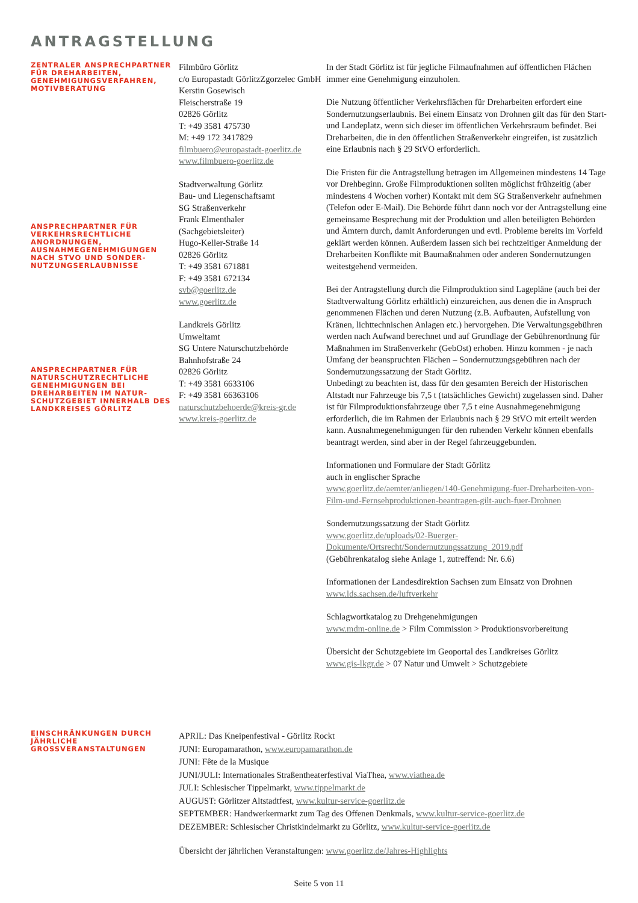ANTRAGSTELLUNG
ZENTRALER ANSPRECHPARTNER FÜR DREHARBEITEN, GENEHMIGUNGSVERFAHREN, MOTIVBERATUNG
ANSPRECHPARTNER FÜR VERKEHRSRECHTLICHE ANORDNUNGEN, AUSNAHMEGENEHMIGUNGEN NACH STVO UND SONDER-NUTZUNGSERLAUBNISSE
ANSPRECHPARTNER FÜR NATURSCHUTZRECHTLICHE GENEHMIGUNGEN BEI DREHARBEITEN IM NATUR-SCHUTZGEBIET INNERHALB DES LANDKREISES GÖRLITZ
Filmbüro Görlitz
c/o Europastadt GörlitzZgorzelec GmbH
Kerstin Gosewisch
Fleischerstraße 19
02826 Görlitz
T: +49 3581 475730
M: +49 172 3417829
filmbuero@europastadt-goerlitz.de
www.filmbuero-goerlitz.de
Stadtverwaltung Görlitz
Bau- und Liegenschaftsamt
SG Straßenverkehr
Frank Elmenthaler
(Sachgebietsleiter)
Hugo-Keller-Straße 14
02826 Görlitz
T: +49 3581 671881
F: +49 3581 672134
svb@goerlitz.de
www.goerlitz.de
Landkreis Görlitz
Umweltamt
SG Untere Naturschutzbehörde
Bahnhofstraße 24
02826 Görlitz
T: +49 3581 6633106
F: +49 3581 66363106
naturschutzbehoerde@kreis-gr.de
www.kreis-goerlitz.de
In der Stadt Görlitz ist für jegliche Filmaufnahmen auf öffentlichen Flächen immer eine Genehmigung einzuholen.
Die Nutzung öffentlicher Verkehrsflächen für Dreharbeiten erfordert eine Sondernutzungserlaubnis. Bei einem Einsatz von Drohnen gilt das für den Start- und Landeplatz, wenn sich dieser im öffentlichen Verkehrsraum befindet. Bei Dreharbeiten, die in den öffentlichen Straßenverkehr eingreifen, ist zusätzlich eine Erlaubnis nach § 29 StVO erforderlich.
Die Fristen für die Antragstellung betragen im Allgemeinen mindestens 14 Tage vor Drehbeginn. Große Filmproduktionen sollten möglichst frühzeitig (aber mindestens 4 Wochen vorher) Kontakt mit dem SG Straßenverkehr aufnehmen (Telefon oder E-Mail). Die Behörde führt dann noch vor der Antragstellung eine gemeinsame Besprechung mit der Produktion und allen beteiligten Behörden und Ämtern durch, damit Anforderungen und evtl. Probleme bereits im Vorfeld geklärt werden können. Außerdem lassen sich bei rechtzeitiger Anmeldung der Dreharbeiten Konflikte mit Baumaßnahmen oder anderen Sondernutzungen weitestgehend vermeiden.
Bei der Antragstellung durch die Filmproduktion sind Lagepläne (auch bei der Stadtverwaltung Görlitz erhältlich) einzureichen, aus denen die in Anspruch genommenen Flächen und deren Nutzung (z.B. Aufbauten, Aufstellung von Kränen, lichttechnischen Anlagen etc.) hervorgehen. Die Verwaltungsgebühren werden nach Aufwand berechnet und auf Grundlage der Gebührenordnung für Maßnahmen im Straßenverkehr (GebOst) erhoben. Hinzu kommen - je nach Umfang der beanspruchten Flächen – Sondernutzungsgebühren nach der Sondernutzungssatzung der Stadt Görlitz.
Unbedingt zu beachten ist, dass für den gesamten Bereich der Historischen Altstadt nur Fahrzeuge bis 7,5 t (tatsächliches Gewicht) zugelassen sind. Daher ist für Filmproduktionsfahrzeuge über 7,5 t eine Ausnahmegenehmigung erforderlich, die im Rahmen der Erlaubnis nach § 29 StVO mit erteilt werden kann. Ausnahmegenehmigungen für den ruhenden Verkehr können ebenfalls beantragt werden, sind aber in der Regel fahrzeuggebunden.
Informationen und Formulare der Stadt Görlitz
auch in englischer Sprache
www.goerlitz.de/aemter/anliegen/140-Genehmigung-fuer-Dreharbeiten-von-Film-und-Fernsehproduktionen-beantragen-gilt-auch-fuer-Drohnen
Sondernutzungssatzung der Stadt Görlitz
www.goerlitz.de/uploads/02-Buerger-Dokumente/Ortsrecht/Sondernutzungssatzung_2019.pdf
(Gebührenkatalog siehe Anlage 1, zutreffend: Nr. 6.6)
Informationen der Landesdirektion Sachsen zum Einsatz von Drohnen
www.lds.sachsen.de/luftverkehr
Schlagwortkatalog zu Drehgenehmigungen
www.mdm-online.de > Film Commission > Produktionsvorbereitung
Übersicht der Schutzgebiete im Geoportal des Landkreises Görlitz
www.gis-lkgr.de > 07 Natur und Umwelt > Schutzgebiete
EINSCHRÄNKUNGEN DURCH JÄHRLICHE GROSSVERANSTALTUNGEN
APRIL: Das Kneipenfestival - Görlitz Rockt
JUNI: Europamarathon, www.europamarathon.de
JUNI: Fête de la Musique
JUNI/JULI: Internationales Straßentheaterfestival ViaThea, www.viathea.de
JULI: Schlesischer Tippelmarkt, www.tippelmarkt.de
AUGUST: Görlitzer Altstadtfest, www.kultur-service-goerlitz.de
SEPTEMBER: Handwerkermarkt zum Tag des Offenen Denkmals, www.kultur-service-goerlitz.de
DEZEMBER: Schlesischer Christkindelmarkt zu Görlitz, www.kultur-service-goerlitz.de
Übersicht der jährlichen Veranstaltungen: www.goerlitz.de/Jahres-Highlights
Seite 5 von 11